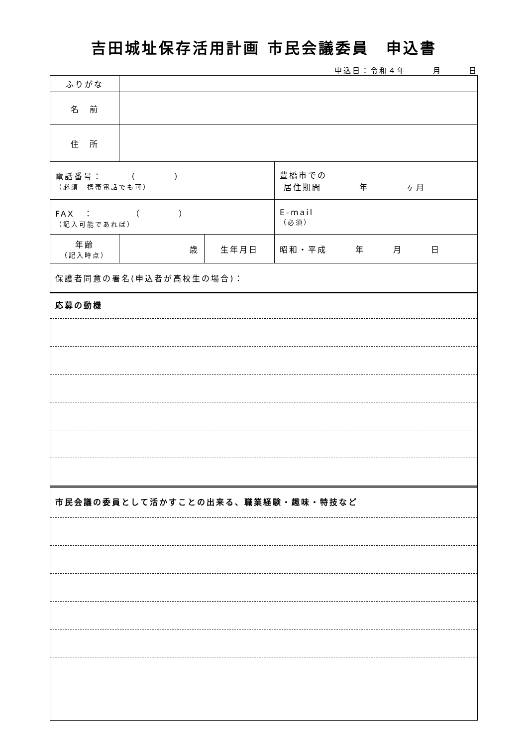吉田城址保存活用計画 市民会議委員　申込書
申込日：令和４年　　　月　　　日
| ふりがな | | | |
| 名 前 | | | |
| 住 所 | | | |
| 電話番号： （ ） （必須 携帯電話でも可） | | | 豊橋市での 居住期間 年 ヶ月 |
| FAX ： （ ） （記入可能であれば） | | | E-mail （必須） |
| 年齢 （記入時点） | 歳 | 生年月日 | 昭和・平成 年 月 日 |
| 保護者同意の署名(申込者が高校生の場合)： | | | |
応募の動機
市民会議の委員として活かすことの出来る、職業経験・趣味・特技など